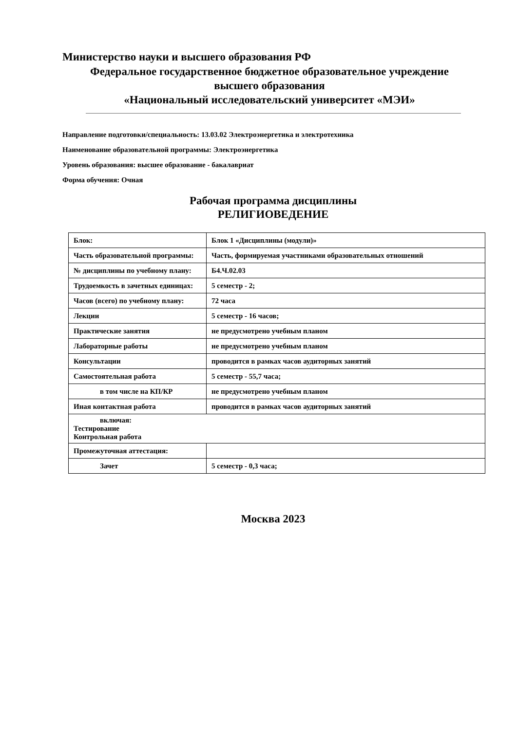Министерство науки и высшего образования РФ
Федеральное государственное бюджетное образовательное учреждение
высшего образования
«Национальный исследовательский университет «МЭИ»
Направление подготовки/специальность: 13.03.02 Электроэнергетика и электротехника
Наименование образовательной программы: Электроэнергетика
Уровень образования: высшее образование - бакалавриат
Форма обучения: Очная
Рабочая программа дисциплины
РЕЛИГИОВЕДЕНИЕ
| Блок: | Блок 1 «Дисциплины (модули)» |
| Часть образовательной программы: | Часть, формируемая участниками образовательных отношений |
| № дисциплины по учебному плану: | Б4.Ч.02.03 |
| Трудоемкость в зачетных единицах: | 5 семестр - 2; |
| Часов (всего) по учебному плану: | 72 часа |
| Лекции | 5 семестр - 16 часов; |
| Практические занятия | не предусмотрено учебным планом |
| Лабораторные работы | не предусмотрено учебным планом |
| Консультации | проводится в рамках часов аудиторных занятий |
| Самостоятельная работа | 5 семестр - 55,7 часа; |
| в том числе на КП/КР | не предусмотрено учебным планом |
| Иная контактная работа | проводится в рамках часов аудиторных занятий |
| включая: Тестирование Контрольная работа | |
| Промежуточная аттестация: | |
| Зачет | 5 семестр - 0,3 часа; |
Москва 2023